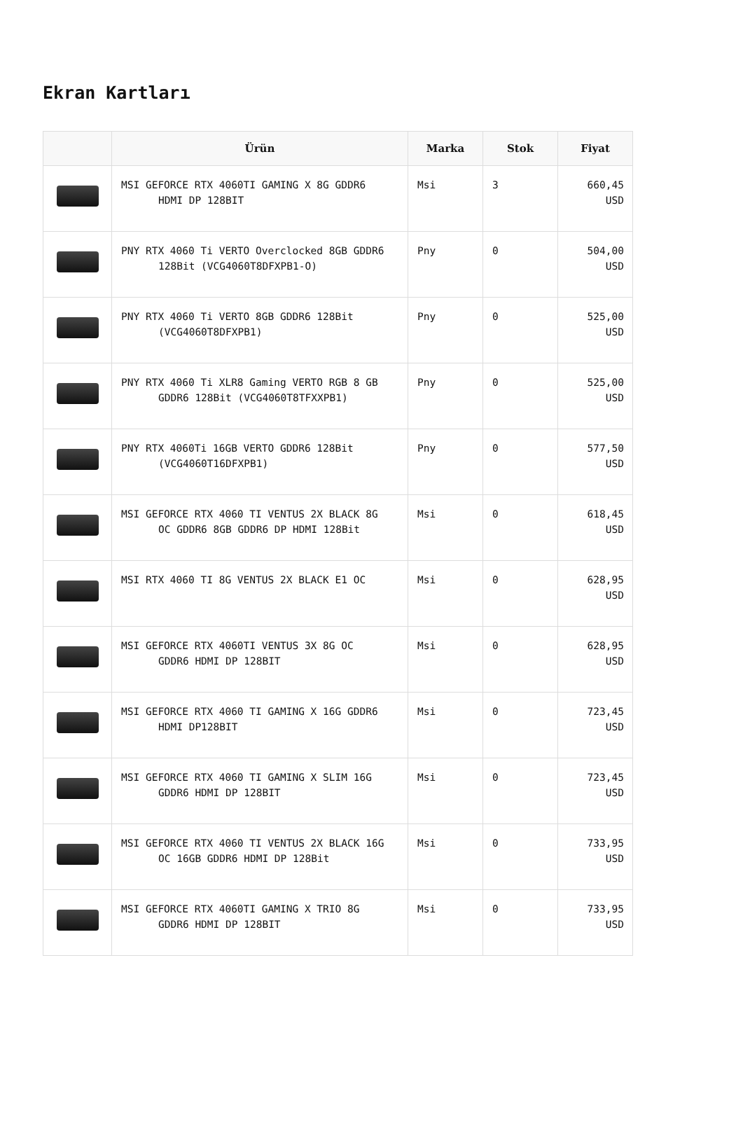Ekran Kartları
| | Ürün | Marka | Stok | Fiyat |
| --- | --- | --- | --- | --- |
| | MSI GEFORCE RTX 4060TI GAMING X 8G GDDR6 HDMI DP 128BIT | Msi | 3 | 660,45 USD |
| | PNY RTX 4060 Ti VERTO Overclocked 8GB GDDR6 128Bit (VCG4060T8DFXPB1-O) | Pny | 0 | 504,00 USD |
| | PNY RTX 4060 Ti VERTO 8GB GDDR6 128Bit (VCG4060T8DFXPB1) | Pny | 0 | 525,00 USD |
| | PNY RTX 4060 Ti XLR8 Gaming VERTO RGB 8 GB GDDR6 128Bit (VCG4060T8TFXXPB1) | Pny | 0 | 525,00 USD |
| | PNY RTX 4060Ti 16GB VERTO GDDR6 128Bit (VCG4060T16DFXPB1) | Pny | 0 | 577,50 USD |
| | MSI GEFORCE RTX 4060 TI VENTUS 2X BLACK 8G OC GDDR6 8GB GDDR6 DP HDMI 128Bit | Msi | 0 | 618,45 USD |
| | MSI RTX 4060 TI 8G VENTUS 2X BLACK E1 OC | Msi | 0 | 628,95 USD |
| | MSI GEFORCE RTX 4060TI VENTUS 3X 8G OC GDDR6 HDMI DP 128BIT | Msi | 0 | 628,95 USD |
| | MSI GEFORCE RTX 4060 TI GAMING X 16G GDDR6 HDMI DP128BIT | Msi | 0 | 723,45 USD |
| | MSI GEFORCE RTX 4060 TI GAMING X SLIM 16G GDDR6 HDMI DP 128BIT | Msi | 0 | 723,45 USD |
| | MSI GEFORCE RTX 4060 TI VENTUS 2X BLACK 16G OC 16GB GDDR6 HDMI DP 128Bit | Msi | 0 | 733,95 USD |
| | MSI GEFORCE RTX 4060TI GAMING X TRIO 8G GDDR6 HDMI DP 128BIT | Msi | 0 | 733,95 USD |